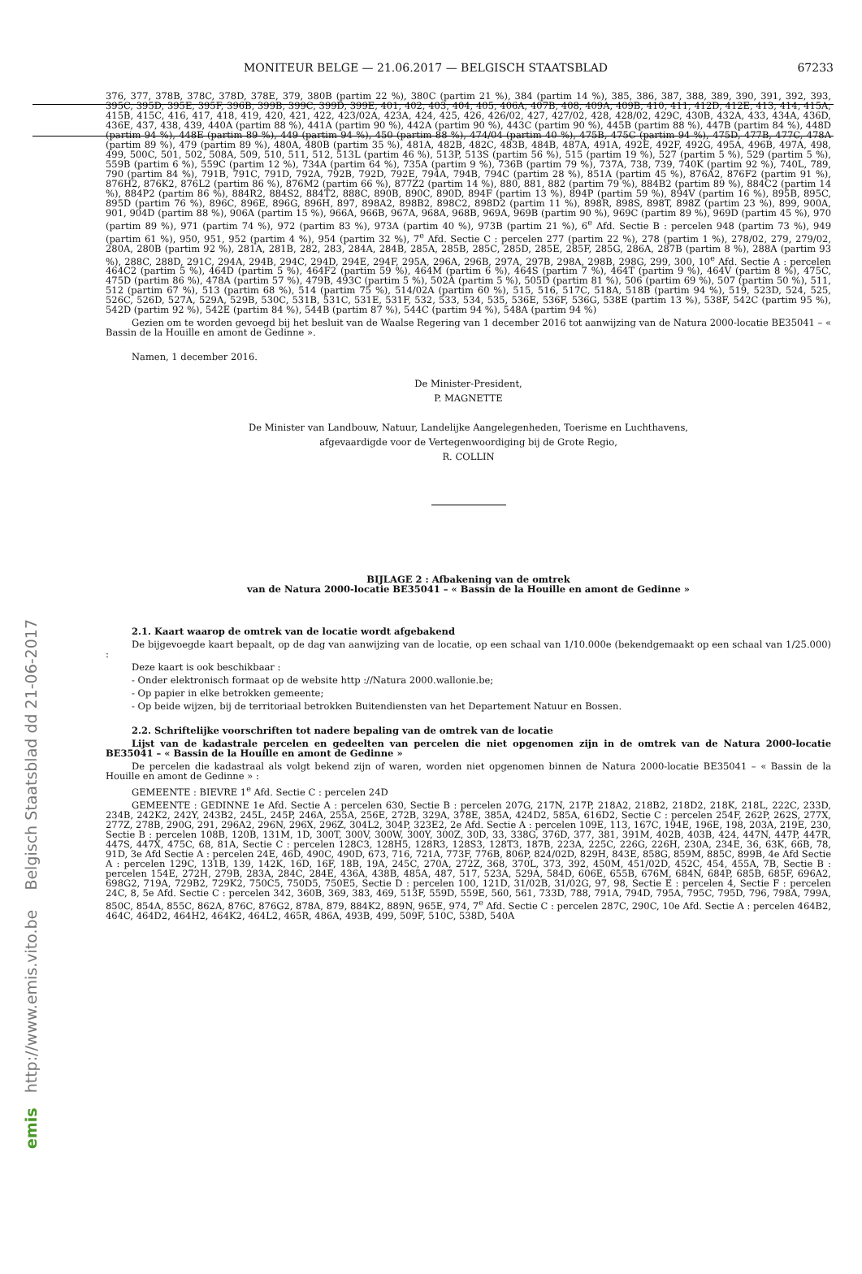MONITEUR BELGE — 21.06.2017 — BELGISCH STAATSBLAD 67233
376, 377, 378B, 378C, 378D, 378E, 379, 380B (partim 22 %), 380C (partim 21 %), 384 (partim 14 %), 385, 386, 387, 388, 389, 390, 391, 392, 393, 395C, 395D, 395E, 395F, 396B, 399B, 399C, 399D, 399E, 401, 402, 403, 404, 405, 406A, 407B, 408, 409A, 409B, 410, 411, 412D, 412E, 413, 414, 415A, 415B, 415C, 416, 417, 418, 419, 420, 421, 422, 423/02A, 423A, 424, 425, 426, 426/02, 427, 427/02, 428, 428/02, 429C, 430B, 432A, 433, 434A, 436D, 436E, 437, 438, 439, 440A (partim 88 %), 441A (partim 90 %), 442A (partim 90 %), 443C (partim 90 %), 445B (partim 88 %), 447B (partim 84 %), 448D (partim 94 %), 448E (partim 89 %), 449 (partim 94 %), 450 (partim 88 %), 474/04 (partim 40 %), 475B, 475C (partim 94 %), 475D, 477B, 477C, 478A (partim 89 %), 479 (partim 89 %), 480A, 480B (partim 35 %), 481A, 482B, 482C, 483B, 484B, 487A, 491A, 492E, 492F, 492G, 495A, 496B, 497A, 498, 499, 500C, 501, 502, 508A, 509, 510, 511, 512, 513L (partim 46 %), 513P, 513S (partim 56 %), 515 (partim 19 %), 527 (partim 5 %), 529 (partim 5 %), 559B (partim 6 %), 559C (partim 12 %), 734A (partim 64 %), 735A (partim 9 %), 736B (partim 79 %), 737A, 738, 739, 740K (partim 92 %), 740L, 789, 790 (partim 84 %), 791B, 791C, 791D, 792A, 792B, 792D, 792E, 794A, 794B, 794C (partim 28 %), 851A (partim 45 %), 876A2, 876F2 (partim 91 %), 876H2, 876K2, 876L2 (partim 86 %), 876M2 (partim 66 %), 877Z2 (partim 14 %), 880, 881, 882 (partim 79 %), 884B2 (partim 89 %), 884C2 (partim 14 %), 884P2 (partim 86 %), 884R2, 884S2, 884T2, 888C, 890B, 890C, 890D, 894F (partim 13 %), 894P (partim 59 %), 894V (partim 16 %), 895B, 895C, 895D (partim 76 %), 896C, 896E, 896G, 896H, 897, 898A2, 898B2, 898C2, 898D2 (partim 11 %), 898R, 898S, 898T, 898Z (partim 23 %), 899, 900A, 901, 904D (partim 88 %), 906A (partim 15 %), 966A, 966B, 967A, 968A, 968B, 969A, 969B (partim 90 %), 969C (partim 89 %), 969D (partim 45 %), 970 (partim 89 %), 971 (partim 74 %), 972 (partim 83 %), 973A (partim 40 %), 973B (partim 21 %), 6<sup>e</sup> Afd. Sectie B : percelen 948 (partim 73 %), 949 (partim 61 %), 950, 951, 952 (partim 4 %), 954 (partim 32 %), 7<sup>e</sup> Afd. Sectie C : percelen 277 (partim 22 %), 278 (partim 1 %), 278/02, 279, 279/02, 280A, 280B (partim 92 %), 281A, 281B, 282, 283, 284A, 284B, 285A, 285B, 285C, 285D, 285E, 285F, 285G, 286A, 287B (partim 8 %), 288A (partim 93 %), 288C, 288D, 291C, 294A, 294B, 294C, 294D, 294E, 294F, 295A, 296A, 296B, 297A, 297B, 298A, 298B, 298G, 299, 300, 10<sup>e</sup> Afd. Sectie A : percelen 464C2 (partim 5 %), 464D (partim 5 %), 464F2 (partim 59 %), 464M (partim 6 %), 464S (partim 7 %), 464T (partim 9 %), 464V (partim 8 %), 475C, 475D (partim 86 %), 478A (partim 57 %), 479B, 493C (partim 5 %), 502A (partim 5 %), 505D (partim 81 %), 506 (partim 69 %), 507 (partim 50 %), 511, 512 (partim 67 %), 513 (partim 68 %), 514 (partim 75 %), 514/02A (partim 60 %), 515, 516, 517C, 518A, 518B (partim 94 %), 519, 523D, 524, 525, 526C, 526D, 527A, 529A, 529B, 530C, 531B, 531C, 531E, 531F, 532, 533, 534, 535, 536E, 536F, 536G, 538E (partim 13 %), 538F, 542C (partim 95 %), 542D (partim 92 %), 542E (partim 84 %), 544B (partim 87 %), 544C (partim 94 %), 548A (partim 94 %)
Gezien om te worden gevoegd bij het besluit van de Waalse Regering van 1 december 2016 tot aanwijzing van de Natura 2000-locatie BE35041 – « Bassin de la Houille en amont de Gedinne ».
Namen, 1 december 2016.
De Minister-President,
P. MAGNETTE
De Minister van Landbouw, Natuur, Landelijke Aangelegenheden, Toerisme en Luchthavens,
afgevaardigde voor de Vertegenwoordiging bij de Grote Regio,
R. COLLIN
BIJLAGE 2 : Afbakening van de omtrek
van de Natura 2000-locatie BE35041 – « Bassin de la Houille en amont de Gedinne »
2.1. Kaart waarop de omtrek van de locatie wordt afgebakend
De bijgevoegde kaart bepaalt, op de dag van aanwijzing van de locatie, op een schaal van 1/10.000e (bekendgemaakt op een schaal van 1/25.000) :
Deze kaart is ook beschikbaar :
- Onder elektronisch formaat op de website http ://Natura 2000.wallonie.be;
- Op papier in elke betrokken gemeente;
- Op beide wijzen, bij de territoriaal betrokken Buitendiensten van het Departement Natuur en Bossen.
2.2. Schriftelijke voorschriften tot nadere bepaling van de omtrek van de locatie
Lijst van de kadastrale percelen en gedeelten van percelen die niet opgenomen zijn in de omtrek van de Natura 2000-locatie BE35041 – « Bassin de la Houille en amont de Gedinne »
De percelen die kadastraal als volgt bekend zijn of waren, worden niet opgenomen binnen de Natura 2000-locatie BE35041 – « Bassin de la Houille en amont de Gedinne » :
GEMEENTE : BIEVRE 1<sup>e</sup> Afd. Sectie C : percelen 24D
GEMEENTE : GEDINNE 1e Afd. Sectie A : percelen 630, Sectie B : percelen 207G, 217N, 217P, 218A2, 218B2, 218D2, 218K, 218L, 222C, 233D, 234B, 242K2, 242Y, 243B2, 245L, 245P, 246A, 255A, 256E, 272B, 329A, 378E, 385A, 424D2, 585A, 616D2, Sectie C : percelen 254F, 262P, 262S, 277X, 277Z, 278B, 290G, 291, 296A2, 296N, 296X, 296Z, 304L2, 304P, 323E2, 2e Afd. Sectie A : percelen 109E, 113, 167C, 194E, 196E, 198, 203A, 219E, 230, Sectie B : percelen 108B, 120B, 131M, 1D, 300T, 300V, 300W, 300Y, 300Z, 30D, 33, 338G, 376D, 377, 381, 391M, 402B, 403B, 424, 447N, 447P, 447R, 447S, 447X, 475C, 68, 81A, Sectie C : percelen 128C3, 128H5, 128R3, 128S3, 128T3, 187B, 223A, 225C, 226G, 226H, 230A, 234E, 36, 63K, 66B, 78, 91D, 3e Afd Sectie A : percelen 24E, 46D, 490C, 490D, 673, 716, 721A, 773F, 776B, 806P, 824/02D, 829H, 843E, 858G, 859M, 885C, 899B, 4e Afd Sectie A : percelen 129C, 131B, 139, 142K, 16D, 16F, 18B, 19A, 245C, 270A, 272Z, 368, 370L, 373, 392, 450M, 451/02D, 452C, 454, 455A, 7B, Sectie B : percelen 154E, 272H, 279B, 283A, 284C, 284E, 436A, 438B, 485A, 487, 517, 523A, 529A, 584D, 606E, 655B, 676M, 684N, 684P, 685B, 685F, 696A2, 698G2, 719A, 729B2, 729K2, 750C5, 750D5, 750E5, Sectie D : percelen 100, 121D, 31/02B, 31/02G, 97, 98, Sectie E : percelen 4, Sectie F : percelen 24C, 8, 5e Afd. Sectie C : percelen 342, 360B, 369, 383, 469, 513F, 559D, 559E, 560, 561, 733D, 788, 791A, 794D, 795A, 795C, 795D, 796, 798A, 799A, 850C, 854A, 855C, 862A, 876C, 876G2, 878A, 879, 884K2, 889N, 965E, 974, 7<sup>e</sup> Afd. Sectie C : percelen 287C, 290C, 10e Afd. Sectie A : percelen 464B2, 464C, 464D2, 464H2, 464K2, 464L2, 465R, 486A, 493B, 499, 509F, 510C, 538D, 540A
emis http://www.emis.vito.be Belgisch Staatsblad dd 21-06-2017